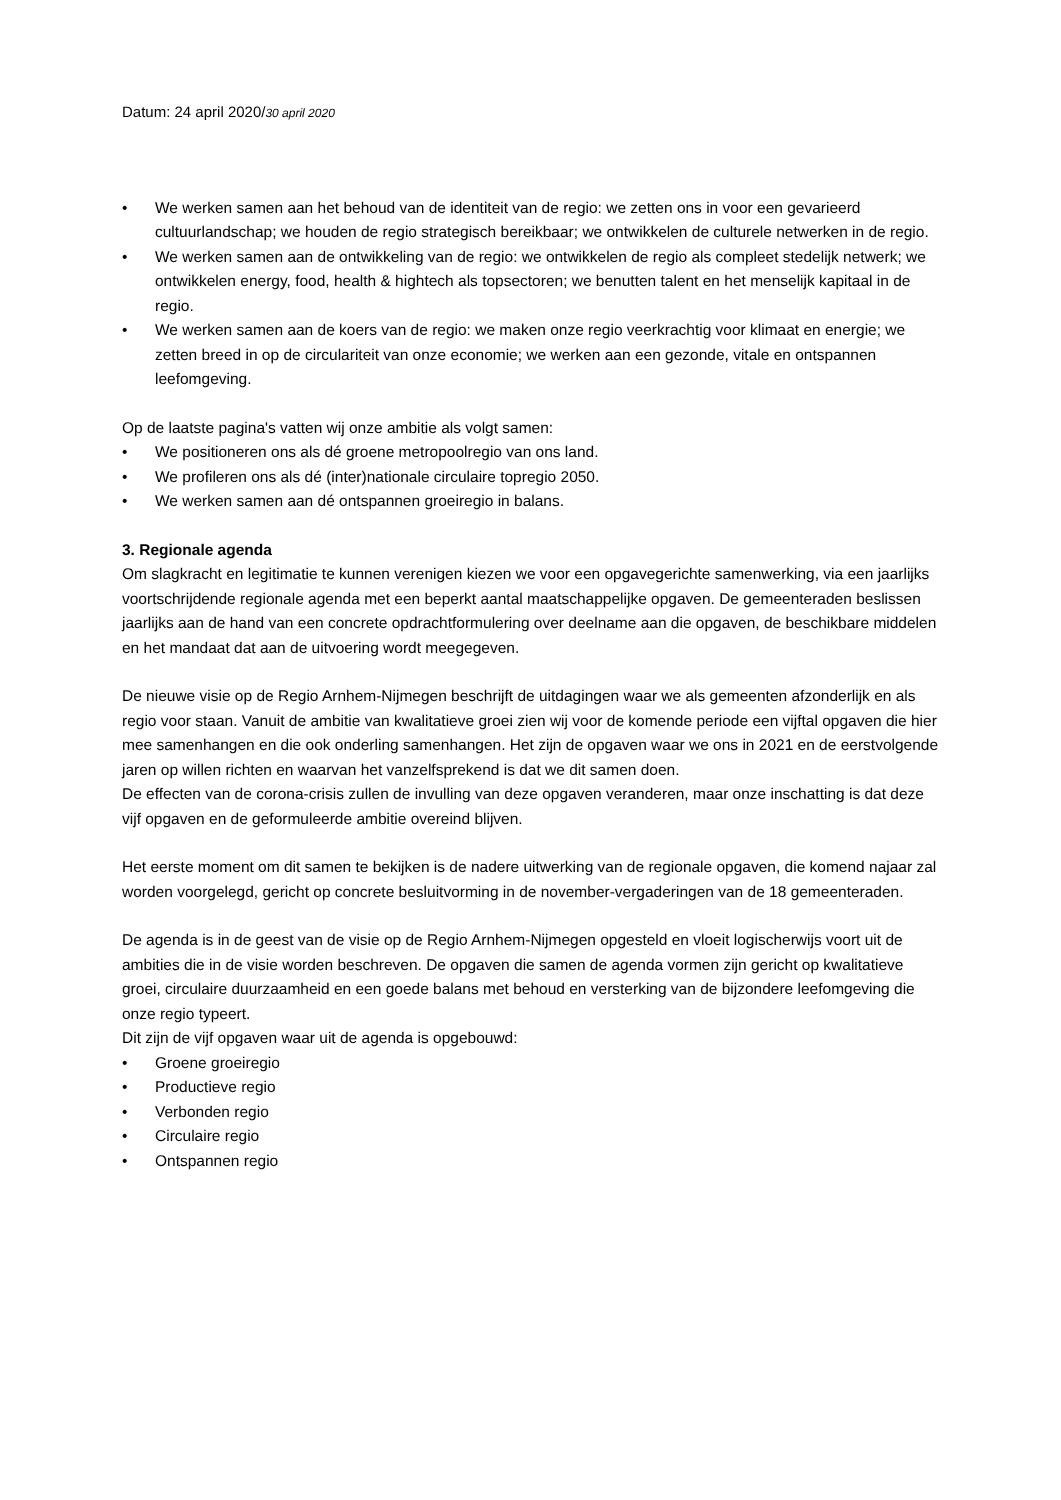Datum: 24 april 2020/30 april 2020
• We werken samen aan het behoud van de identiteit van de regio: we zetten ons in voor een gevarieerd cultuurlandschap; we houden de regio strategisch bereikbaar; we ontwikkelen de culturele netwerken in de regio.
• We werken samen aan de ontwikkeling van de regio: we ontwikkelen de regio als compleet stedelijk netwerk; we ontwikkelen energy, food, health & hightech als topsectoren; we benutten talent en het menselijk kapitaal in de regio.
• We werken samen aan de koers van de regio: we maken onze regio veerkrachtig voor klimaat en energie; we zetten breed in op de circulariteit van onze economie; we werken aan een gezonde, vitale en ontspannen leefomgeving.
Op de laatste pagina's vatten wij onze ambitie als volgt samen:
• We positioneren ons als dé groene metropoolregio van ons land.
• We profileren ons als dé (inter)nationale circulaire topregio 2050.
• We werken samen aan dé ontspannen groeiregio in balans.
3. Regionale agenda
Om slagkracht en legitimatie te kunnen verenigen kiezen we voor een opgavegerichte samenwerking, via een jaarlijks voortschrijdende regionale agenda met een beperkt aantal maatschappelijke opgaven. De gemeenteraden beslissen jaarlijks aan de hand van een concrete opdrachtformulering over deelname aan die opgaven, de beschikbare middelen en het mandaat dat aan de uitvoering wordt meegegeven.
De nieuwe visie op de Regio Arnhem-Nijmegen beschrijft de uitdagingen waar we als gemeenten afzonderlijk en als regio voor staan. Vanuit de ambitie van kwalitatieve groei zien wij voor de komende periode een vijftal opgaven die hier mee samenhangen en die ook onderling samenhangen. Het zijn de opgaven waar we ons in 2021 en de eerstvolgende jaren op willen richten en waarvan het vanzelfsprekend is dat we dit samen doen.
De effecten van de corona-crisis zullen de invulling van deze opgaven veranderen, maar onze inschatting is dat deze vijf opgaven en de geformuleerde ambitie overeind blijven.
Het eerste moment om dit samen te bekijken is de nadere uitwerking van de regionale opgaven, die komend najaar zal worden voorgelegd, gericht op concrete besluitvorming in de november-vergaderingen van de 18 gemeenteraden.
De agenda is in de geest van de visie op de Regio Arnhem-Nijmegen opgesteld en vloeit logischerwijs voort uit de ambities die in de visie worden beschreven. De opgaven die samen de agenda vormen zijn gericht op kwalitatieve groei, circulaire duurzaamheid en een goede balans met behoud en versterking van de bijzondere leefomgeving die onze regio typeert.
Dit zijn de vijf opgaven waar uit de agenda is opgebouwd:
• Groene groeiregio
• Productieve regio
• Verbonden regio
• Circulaire regio
• Ontspannen regio